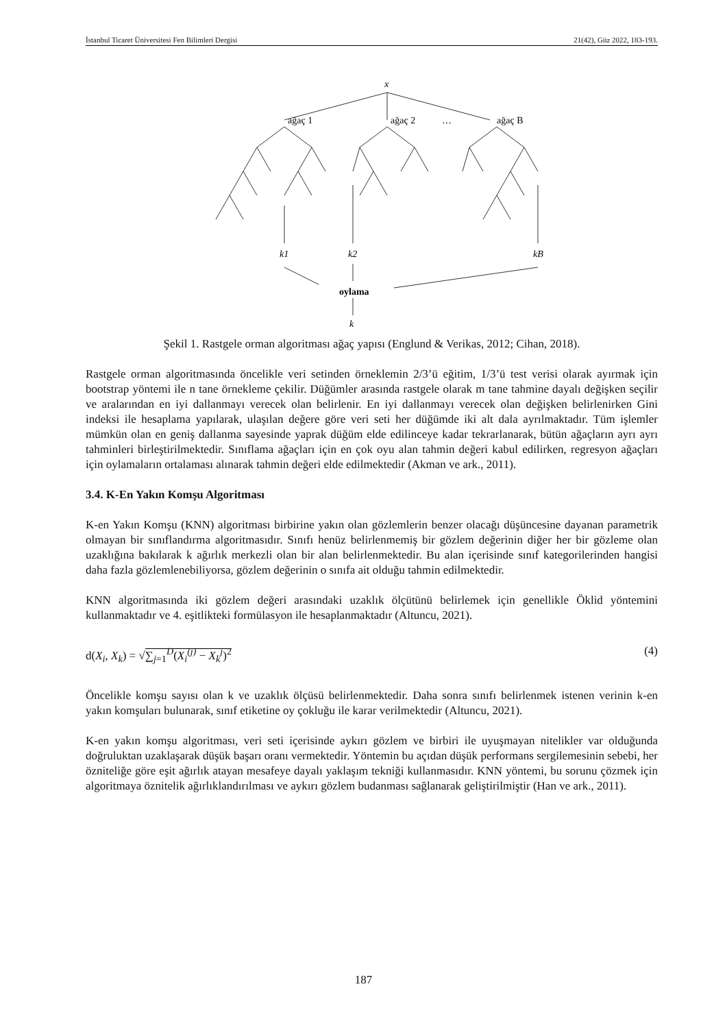İstanbul Ticaret Üniversitesi Fen Bilimleri Dergisi 21(42), Güz 2022, 183-193.
x
ağaç 1
ağaç 2
…
ağaç B
k1
k2
kB
oylama
k
Şekil 1. Rastgele orman algoritması ağaç yapısı (Englund & Verikas, 2012; Cihan, 2018).
Rastgele orman algoritmasında öncelikle veri setinden örneklemin 2/3’ü eğitim, 1/3’ü test verisi olarak ayırmak için bootstrap yöntemi ile n tane örnekleme çekilir. Düğümler arasında rastgele olarak m tane tahmine dayalı değişken seçilir ve aralarından en iyi dallanmayı verecek olan belirlenir. En iyi dallanmayı verecek olan değişken belirlenirken Gini indeksi ile hesaplama yapılarak, ulaşılan değere göre veri seti her düğümde iki alt dala ayrılmaktadır. Tüm işlemler mümkün olan en geniş dallanma sayesinde yaprak düğüm elde edilinceye kadar tekrarlanarak, bütün ağaçların ayrı ayrı tahminleri birleştirilmektedir. Sınıflama ağaçları için en çok oyu alan tahmin değeri kabul edilirken, regresyon ağaçları için oylamaların ortalaması alınarak tahmin değeri elde edilmektedir (Akman ve ark., 2011).
3.4. K-En Yakın Komşu Algoritması
K-en Yakın Komşu (KNN) algoritması birbirine yakın olan gözlemlerin benzer olacağı düşüncesine dayanan parametrik olmayan bir sınıflandırma algoritmasıdır. Sınıfı henüz belirlenmemiş bir gözlem değerinin diğer her bir gözleme olan uzaklığına bakılarak k ağırlık merkezli olan bir alan belirlenmektedir. Bu alan içerisinde sınıf kategorilerinden hangisi daha fazla gözlemlenebiliyorsa, gözlem değerinin o sınıfa ait olduğu tahmin edilmektedir.
KNN algoritmasında iki gözlem değeri arasındaki uzaklık ölçütünü belirlemek için genellikle Öklid yöntemini kullanmaktadır ve 4. eşitlikteki formülasyon ile hesaplanmaktadır (Altuncu, 2021).
d(X<sub>i</sub>, X<sub>k</sub>) = √∑<sub>j=1</sub><sup>D</sup>(X<sub>i</sub><sup>(j)</sup> − X<sub>k</sub><sup>j</sup>)<sup>2</sup> (4)
Öncelikle komşu sayısı olan k ve uzaklık ölçüsü belirlenmektedir. Daha sonra sınıfı belirlenmek istenen verinin k-en yakın komşuları bulunarak, sınıf etiketine oy çokluğu ile karar verilmektedir (Altuncu, 2021).
K-en yakın komşu algoritması, veri seti içerisinde aykırı gözlem ve birbiri ile uyuşmayan nitelikler var olduğunda doğruluktan uzaklaşarak düşük başarı oranı vermektedir. Yöntemin bu açıdan düşük performans sergilemesinin sebebi, her özniteliğe göre eşit ağırlık atayan mesafeye dayalı yaklaşım tekniği kullanmasıdır. KNN yöntemi, bu sorunu çözmek için algoritmaya öznitelik ağırlıklandırılması ve aykırı gözlem budanması sağlanarak geliştirilmiştir (Han ve ark., 2011).
187